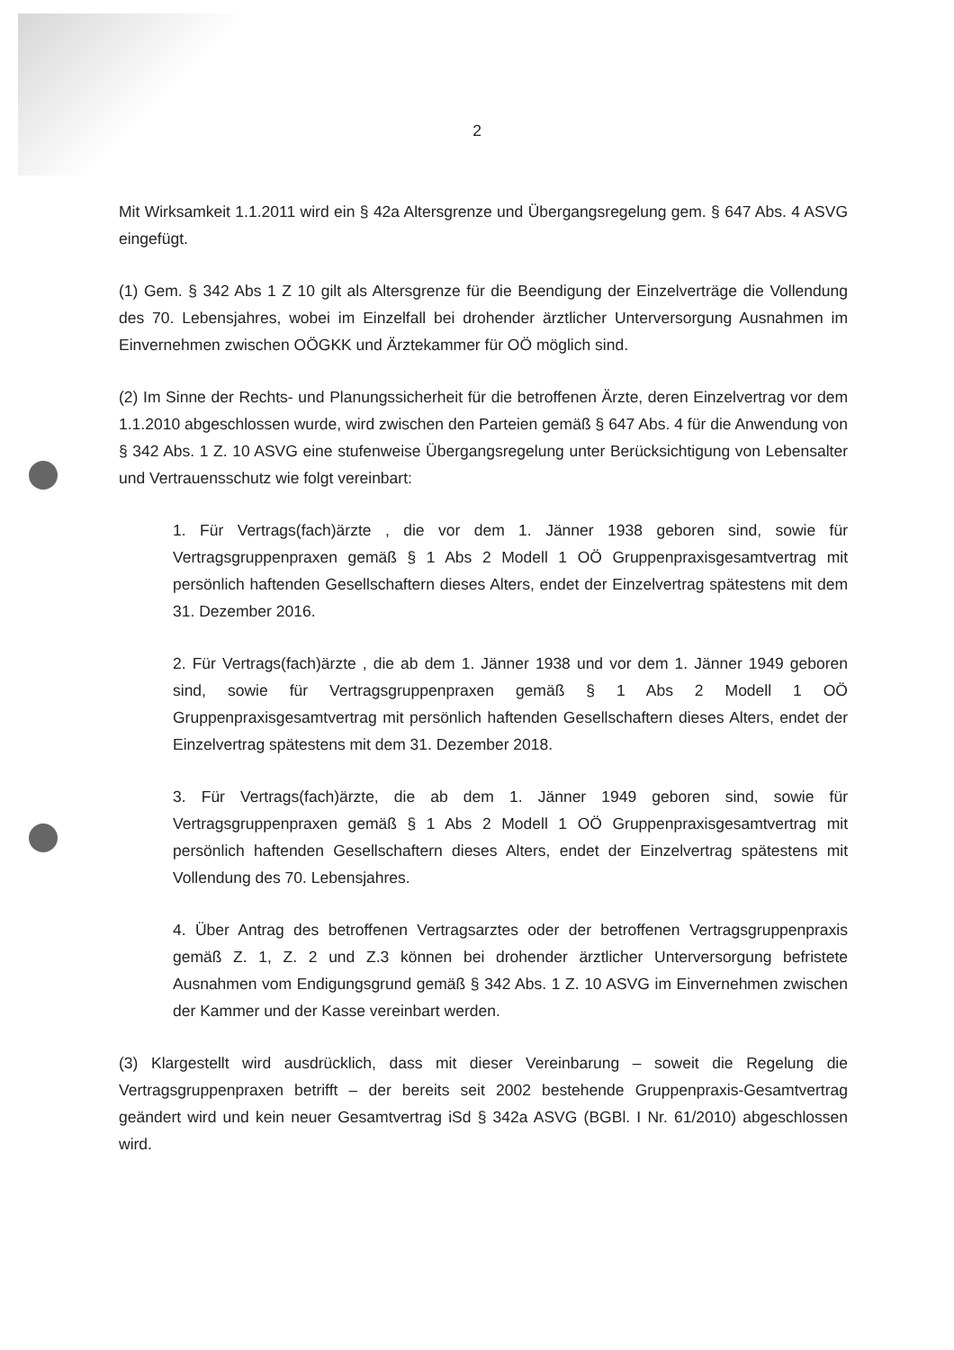2
Mit Wirksamkeit 1.1.2011 wird ein § 42a Altersgrenze und Übergangsregelung gem. § 647 Abs. 4 ASVG eingefügt.
(1) Gem. § 342 Abs 1 Z 10 gilt als Altersgrenze für die Beendigung der Einzelverträge die Vollendung des 70. Lebensjahres, wobei im Einzelfall bei drohender ärztlicher Unterversorgung Ausnahmen im Einvernehmen zwischen OÖGKK und Ärztekammer für OÖ möglich sind.
(2) Im Sinne der Rechts- und Planungssicherheit für die betroffenen Ärzte, deren Einzelvertrag vor dem 1.1.2010 abgeschlossen wurde, wird zwischen den Parteien gemäß § 647 Abs. 4 für die Anwendung von § 342 Abs. 1 Z. 10 ASVG eine stufenweise Übergangsregelung unter Berücksichtigung von Lebensalter und Vertrauensschutz wie folgt vereinbart:
1. Für Vertrags(fach)ärzte , die vor dem 1. Jänner 1938 geboren sind, sowie für Vertragsgruppenpraxen gemäß § 1 Abs 2 Modell 1 OÖ Gruppenpraxisgesamtvertrag mit persönlich haftenden Gesellschaftern dieses Alters, endet der Einzelvertrag spätestens mit dem 31. Dezember 2016.
2. Für Vertrags(fach)ärzte , die ab dem 1. Jänner 1938 und vor dem 1. Jänner 1949 geboren sind, sowie für Vertragsgruppenpraxen gemäß § 1 Abs 2 Modell 1 OÖ Gruppenpraxisgesamtvertrag mit persönlich haftenden Gesellschaftern dieses Alters, endet der Einzelvertrag spätestens mit dem 31. Dezember 2018.
3. Für Vertrags(fach)ärzte, die ab dem 1. Jänner 1949 geboren sind, sowie für Vertragsgruppenpraxen gemäß § 1 Abs 2 Modell 1 OÖ Gruppenpraxisgesamtvertrag mit persönlich haftenden Gesellschaftern dieses Alters, endet der Einzelvertrag spätestens mit Vollendung des 70. Lebensjahres.
4. Über Antrag des betroffenen Vertragsarztes oder der betroffenen Vertragsgruppenpraxis gemäß Z. 1, Z. 2 und Z.3 können bei drohender ärztlicher Unterversorgung befristete Ausnahmen vom Endigungsgrund gemäß § 342 Abs. 1 Z. 10 ASVG im Einvernehmen zwischen der Kammer und der Kasse vereinbart werden.
(3) Klargestellt wird ausdrücklich, dass mit dieser Vereinbarung – soweit die Regelung die Vertragsgruppenpraxen betrifft – der bereits seit 2002 bestehende Gruppenpraxis-Gesamtvertrag geändert wird und kein neuer Gesamtvertrag iSd § 342a ASVG (BGBl. I Nr. 61/2010) abgeschlossen wird.